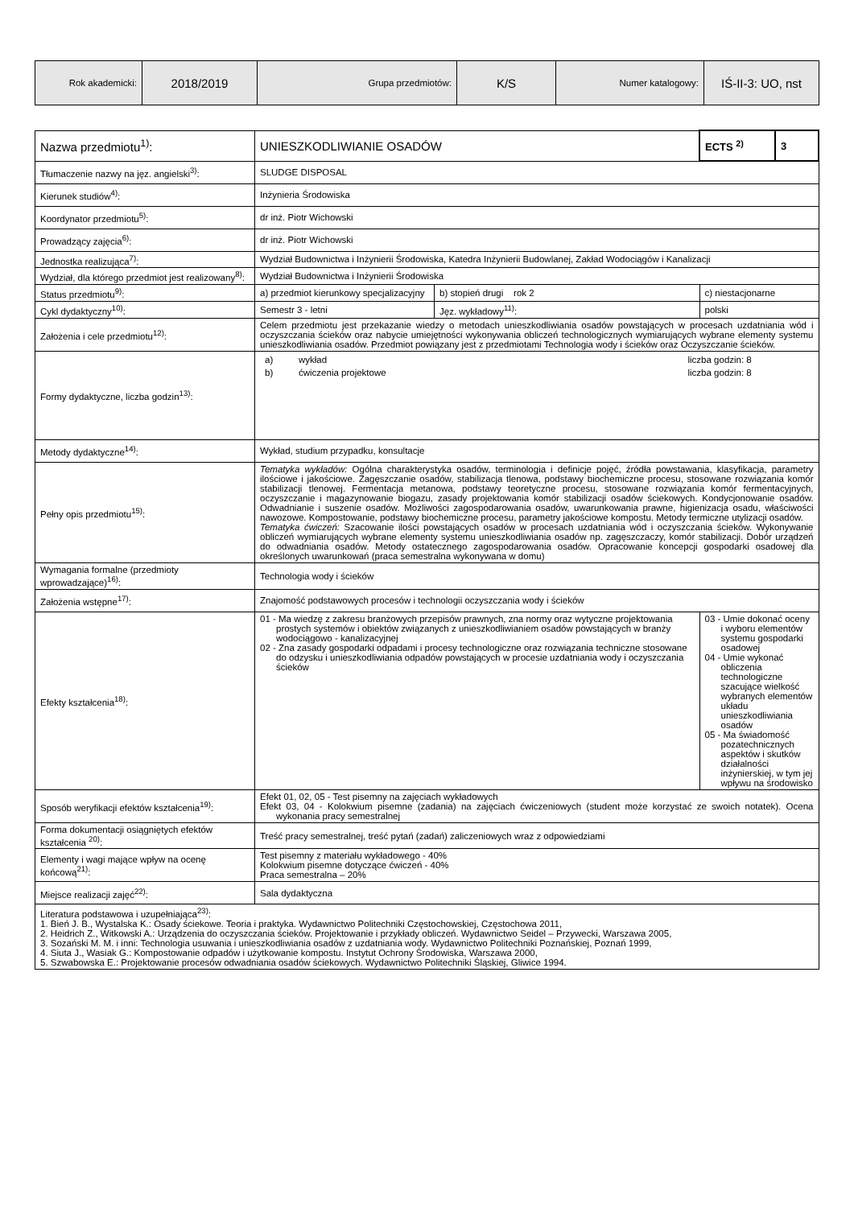| Rok akademicki: | 2018/2019 | Grupa przedmiotów: | K/S | Numer katalogowy: | IŚ-II-3: UO, nst |
| Nazwa przedmiotu<sup>1)</sup>: | UNIESZKODLIWIANIE OSADÓW | | ECTS <sup>2)</sup> | 3 |
| Tłumaczenie nazwy na jęz. angielski<sup>3)</sup>: | SLUDGE DISPOSAL | | | |
| Kierunek studiów<sup>4)</sup>: | Inżynieria Środowiska | | | |
| Koordynator przedmiotu<sup>5)</sup>: | dr inż. Piotr Wichowski | | | |
| Prowadzący zajęcia<sup>6)</sup>: | dr inż. Piotr Wichowski | | | |
| Jednostka realizująca<sup>7)</sup>: | Wydział Budownictwa i Inżynierii Środowiska, Katedra Inżynierii Budowlanej, Zakład Wodociągów i Kanalizacji | | | |
| Wydział, dla którego przedmiot jest realizowany<sup>8)</sup>: | Wydział Budownictwa i Inżynierii Środowiska | | | |
| Status przedmiotu<sup>9)</sup>: | a) przedmiot kierunkowy specjalizacyjny | b) stopień drugi rok 2 | c) niestacjonarne | |
| Cykl dydaktyczny<sup>10)</sup>: | Semestr 3 - letni | Jęz. wykładowy<sup>11)</sup>: | polski | |
| Założenia i cele przedmiotu<sup>12)</sup>: | Celem przedmiotu jest przekazanie wiedzy o metodach unieszkodliwiania osadów powstających w procesach uzdatniania wód i oczyszczania ścieków oraz nabycie umiejętności wykonywania obliczeń technologicznych wymiarujących wybrane elementy systemu unieszkodliwiania osadów. Przedmiot powiązany jest z przedmiotami Technologia wody i ścieków oraz Oczyszczanie ścieków. | | | |
| Formy dydaktyczne, liczba godzin<sup>13)</sup>: | / a) / wykład / liczba godzin: 8 / / b) / ćwiczenia projektowe / liczba godzin: 8 / | | | |
| Metody dydaktyczne<sup>14)</sup>: | Wykład, studium przypadku, konsultacje | | | |
| Pełny opis przedmiotu<sup>15)</sup>: | Tematyka wykładów: Ogólna charakterystyka osadów, terminologia i definicje pojęć, źródła powstawania, klasyfikacja, parametry ilościowe i jakościowe. Zagęszczanie osadów, stabilizacja tlenowa, podstawy biochemiczne procesu, stosowane rozwiązania komór stabilizacji tlenowej. Fermentacja metanowa, podstawy teoretyczne procesu, stosowane rozwiązania komór fermentacyjnych, oczyszczanie i magazynowanie biogazu, zasady projektowania komór stabilizacji osadów ściekowych. Kondycjonowanie osadów. Odwadnianie i suszenie osadów. Możliwości zagospodarowania osadów, uwarunkowania prawne, higienizacja osadu, właściwości nawozowe. Kompostowanie, podstawy biochemiczne procesu, parametry jakościowe kompostu. Metody termiczne utylizacji osadów. Tematyka ćwiczeń: Szacowanie ilości powstających osadów w procesach uzdatniania wód i oczyszczania ścieków. Wykonywanie obliczeń wymiarujących wybrane elementy systemu unieszkodliwiania osadów np. zagęszczaczy, komór stabilizacji. Dobór urządzeń do odwadniania osadów. Metody ostatecznego zagospodarowania osadów. Opracowanie koncepcji gospodarki osadowej dla określonych uwarunkowań (praca semestralna wykonywana w domu) | | | |
| Wymagania formalne (przedmioty wprowadzające)<sup>16)</sup>: | Technologia wody i ścieków | | | |
| Założenia wstępne<sup>17)</sup>: | Znajomość podstawowych procesów i technologii oczyszczania wody i ścieków | | | |
| Efekty kształcenia<sup>18)</sup>: | 01 - Ma wiedzę z zakresu branżowych przepisów prawnych, zna normy oraz wytyczne projektowania prostych systemów i obiektów związanych z unieszkodliwianiem osadów powstających w branży wodociągowo - kanalizacyjnej 02 - Zna zasady gospodarki odpadami i procesy technologiczne oraz rozwiązania techniczne stosowane do odzysku i unieszkodliwiania odpadów powstających w procesie uzdatniania wody i oczyszczania ścieków | | 03 - Umie dokonać oceny i wyboru elementów systemu gospodarki osadowej 04 - Umie wykonać obliczenia technologiczne szacujące wielkość wybranych elementów układu unieszkodliwiania osadów 05 - Ma świadomość pozatechnicznych aspektów i skutków działalności inżynierskiej, w tym jej wpływu na środowisko | |
| Sposób weryfikacji efektów kształcenia<sup>19)</sup>: | Efekt 01, 02, 05 - Test pisemny na zajęciach wykładowych Efekt 03, 04 - Kolokwium pisemne (zadania) na zajęciach ćwiczeniowych (student może korzystać ze swoich notatek). Ocena wykonania pracy semestralnej | | | |
| Forma dokumentacji osiągniętych efektów kształcenia <sup>20)</sup>: | Treść pracy semestralnej, treść pytań (zadań) zaliczeniowych wraz z odpowiedziami | | | |
| Elementy i wagi mające wpływ na ocenę końcową<sup>21)</sup>: | Test pisemny z materiału wykładowego - 40% Kolokwium pisemne dotyczące ćwiczeń - 40% Praca semestralna – 20% | | | |
| Miejsce realizacji zajęć<sup>22)</sup>: | Sala dydaktyczna | | | |
| Literatura podstawowa i uzupełniająca<sup>23)</sup>: 1. Bień J. B., Wystalska K.: Osady ściekowe. Teoria i praktyka. Wydawnictwo Politechniki Częstochowskiej, Częstochowa 2011, 2. Heidrich Z., Witkowski A.: Urządzenia do oczyszczania ścieków. Projektowanie i przykłady obliczeń. Wydawnictwo Seidel – Przywecki, Warszawa 2005, 3. Sozański M. M. i inni: Technologia usuwania i unieszkodliwiania osadów z uzdatniania wody. Wydawnictwo Politechniki Poznańskiej, Poznań 1999, 4. Siuta J., Wasiak G.: Kompostowanie odpadów i użytkowanie kompostu. Instytut Ochrony Środowiska, Warszawa 2000, 5. Szwabowska E.: Projektowanie procesów odwadniania osadów ściekowych. Wydawnictwo Politechniki Śląskiej, Gliwice 1994. | | | | |